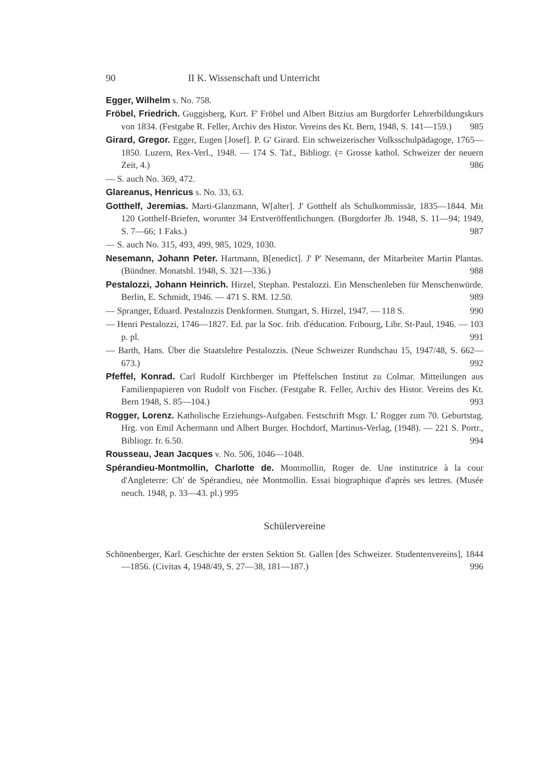90 II K. Wissenschaft und Unterricht
Egger, Wilhelm s. No. 758.
Fröbel, Friedrich. Guggisberg, Kurt. F' Fröbel und Albert Bitzius am Burgdorfer Lehrerbildungskurs von 1834. (Festgabe R. Feller, Archiv des Histor. Vereins des Kt. Bern, 1948, S. 141—159.) 985
Girard, Gregor. Egger, Eugen [Josef]. P. G' Girard. Ein schweizerischer Volksschulpädagoge, 1765—1850. Luzern, Rex-Verl., 1948. — 174 S. Taf., Bibliogr. (= Grosse kathol. Schweizer der neuern Zeit, 4.) 986
— S. auch No. 369, 472.
Glareanus, Henricus s. No. 33, 63.
Gotthelf, Jeremias. Marti-Glanzmann, W[alter]. J' Gotthelf als Schulkommissär, 1835—1844. Mit 120 Gotthelf-Briefen, worunter 34 Erstveröffentlichungen. (Burgdorfer Jb. 1948, S. 11—94; 1949, S. 7—66; 1 Faks.) 987
— S. auch No. 315, 493, 499, 985, 1029, 1030.
Nesemann, Johann Peter. Hartmann, B[enedict]. J' P' Nesemann, der Mitarbeiter Martin Plantas. (Bündner. Monatsbl. 1948, S. 321—336.) 988
Pestalozzi, Johann Heinrich. Hirzel, Stephan. Pestalozzi. Ein Menschenleben für Menschenwürde. Berlin, E. Schmidt, 1946. — 471 S. RM. 12.50. 989
— Spranger, Eduard. Pestalozzis Denkformen. Stuttgart, S. Hirzel, 1947. — 118 S. 990
— Henri Pestalozzi, 1746—1827. Ed. par la Soc. frib. d'éducation. Fribourg, Libr. St-Paul, 1946. — 103 p. pl. 991
— Barth, Hans. Über die Staatslehre Pestalozzis. (Neue Schweizer Rundschau 15, 1947/48, S. 662—673.) 992
Pfeffel, Konrad. Carl Rudolf Kirchberger im Pfeffelschen Institut zu Colmar. Mitteilungen aus Familienpapieren von Rudolf von Fischer. (Festgabe R. Feller, Archiv des Histor. Vereins des Kt. Bern 1948, S. 85—104.) 993
Rogger, Lorenz. Katholische Erziehungs-Aufgaben. Festschrift Msgr. L' Rogger zum 70. Geburtstag. Hrg. von Emil Achermann und Albert Burger. Hochdorf, Martinus-Verlag, (1948). — 221 S. Portr., Bibliogr. fr. 6.50. 994
Rousseau, Jean Jacques v. No. 506, 1046—1048.
Spérandieu-Montmollin, Charlotte de. Montmollin, Roger de. Une institutrice à la cour d'Angleterre: Ch' de Spérandieu, née Montmollin. Essai biographique d'après ses lettres. (Musée neuch. 1948, p. 33—43. pl.) 995
Schülervereine
Schönenberger, Karl. Geschichte der ersten Sektion St. Gallen [des Schweizer. Studentenvereins], 1844—1856. (Civitas 4, 1948/49, S. 27—38, 181—187.) 996